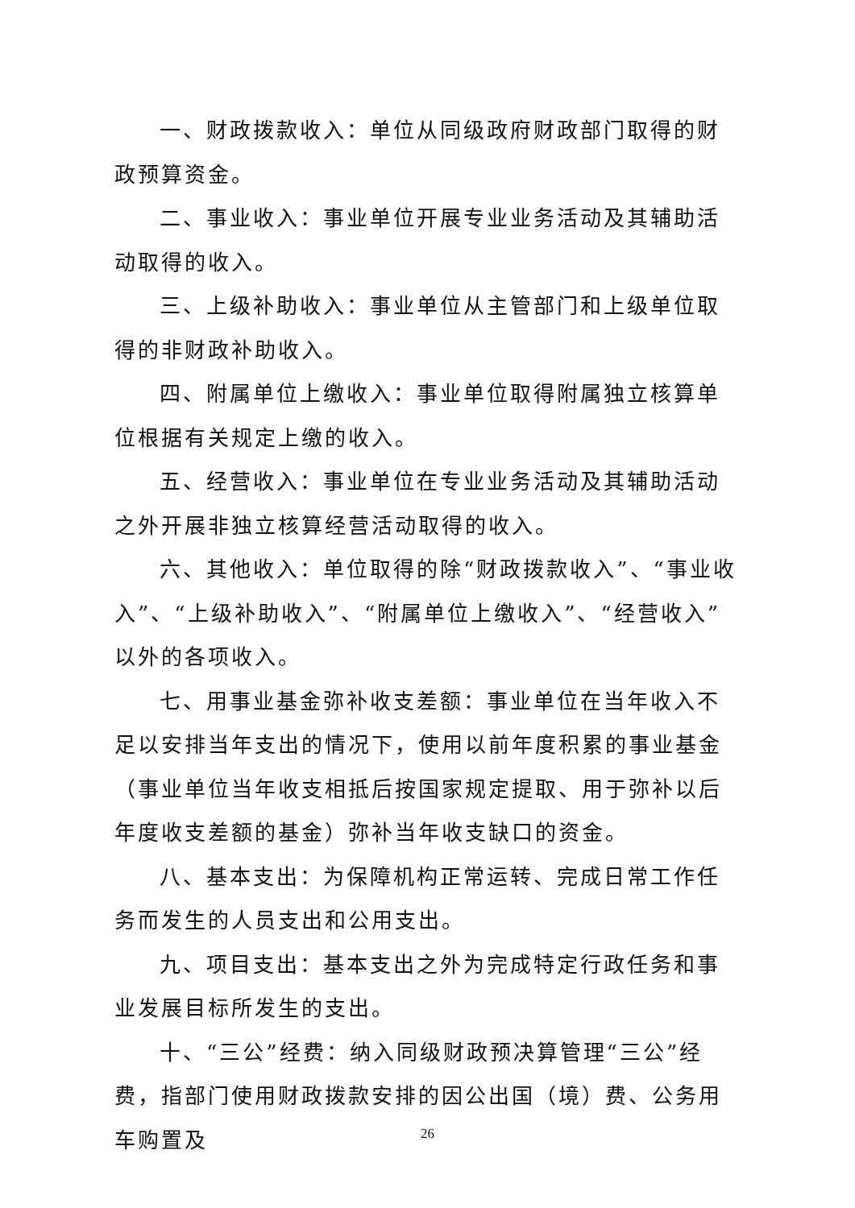一、财政拨款收入：单位从同级政府财政部门取得的财政预算资金。
二、事业收入：事业单位开展专业业务活动及其辅助活动取得的收入。
三、上级补助收入：事业单位从主管部门和上级单位取得的非财政补助收入。
四、附属单位上缴收入：事业单位取得附属独立核算单位根据有关规定上缴的收入。
五、经营收入：事业单位在专业业务活动及其辅助活动之外开展非独立核算经营活动取得的收入。
六、其他收入：单位取得的除“财政拨款收入”、“事业收入”、“上级补助收入”、“附属单位上缴收入”、“经营收入”以外的各项收入。
七、用事业基金弥补收支差额：事业单位在当年收入不足以安排当年支出的情况下，使用以前年度积累的事业基金（事业单位当年收支相抵后按国家规定提取、用于弥补以后年度收支差额的基金）弥补当年收支缺口的资金。
八、基本支出：为保障机构正常运转、完成日常工作任务而发生的人员支出和公用支出。
九、项目支出：基本支出之外为完成特定行政任务和事业发展目标所发生的支出。
十、“三公”经费：纳入同级财政预决算管理“三公”经费，指部门使用财政拨款安排的因公出国（境）费、公务用车购置及
26